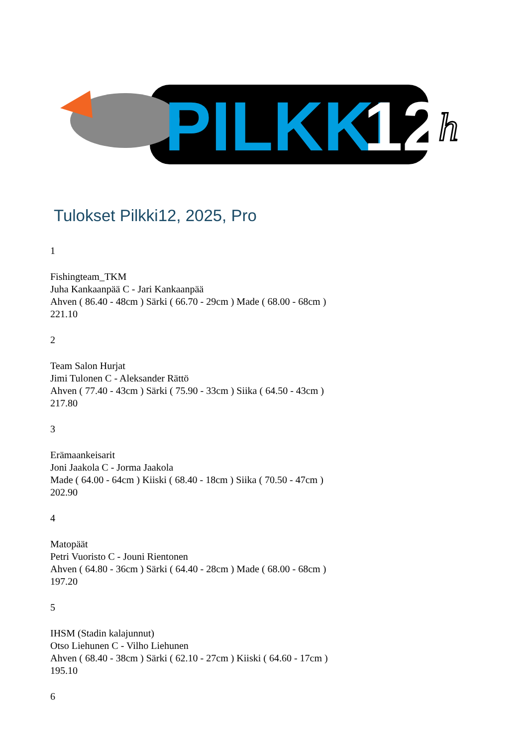PILKKI
12
h
Tulokset Pilkki12, 2025, Pro
1
Fishingteam_TKM
Juha Kankaanpää C - Jari Kankaanpää
Ahven ( 86.40 - 48cm ) Särki ( 66.70 - 29cm ) Made ( 68.00 - 68cm )
221.10
2
Team Salon Hurjat
Jimi Tulonen C - Aleksander Rättö
Ahven ( 77.40 - 43cm ) Särki ( 75.90 - 33cm ) Siika ( 64.50 - 43cm )
217.80
3
Erämaankeisarit
Joni Jaakola C - Jorma Jaakola
Made ( 64.00 - 64cm ) Kiiski ( 68.40 - 18cm ) Siika ( 70.50 - 47cm )
202.90
4
Matopäät
Petri Vuoristo C - Jouni Rientonen
Ahven ( 64.80 - 36cm ) Särki ( 64.40 - 28cm ) Made ( 68.00 - 68cm )
197.20
5
IHSM (Stadin kalajunnut)
Otso Liehunen C - Vilho Liehunen
Ahven ( 68.40 - 38cm ) Särki ( 62.10 - 27cm ) Kiiski ( 64.60 - 17cm )
195.10
6